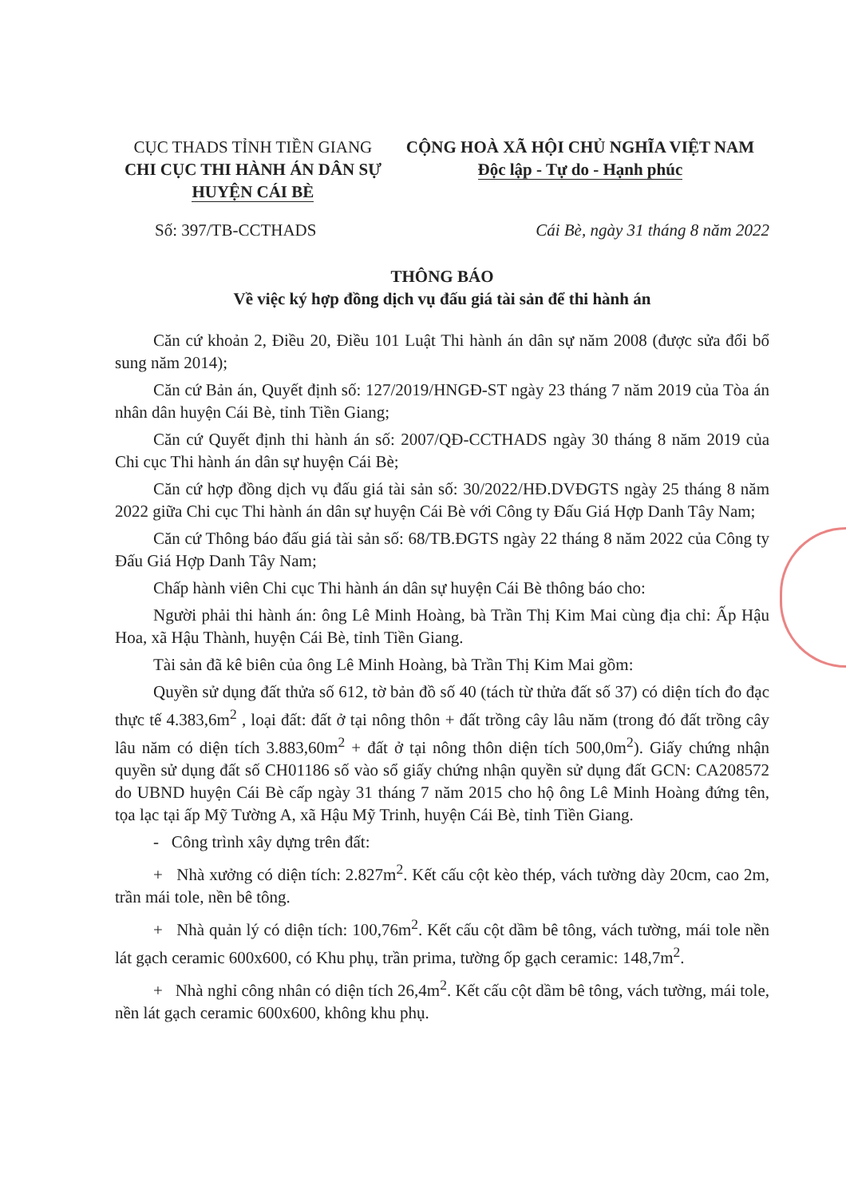CỤC THADS TỈNH TIỀN GIANG
CHI CỤC THI HÀNH ÁN DÂN SỰ
HUYỆN CÁI BÈ
CỘNG HOÀ XÃ HỘI CHỦ NGHĨA VIỆT NAM
Độc lập - Tự do - Hạnh phúc
Số: 397/TB-CCTHADS Cái Bè, ngày 31 tháng 8 năm 2022
THÔNG BÁO
Về việc ký hợp đồng dịch vụ đấu giá tài sản để thi hành án
Căn cứ khoản 2, Điều 20, Điều 101 Luật Thi hành án dân sự năm 2008 (được sửa đổi bổ sung năm 2014);
Căn cứ Bản án, Quyết định số: 127/2019/HNGĐ-ST ngày 23 tháng 7 năm 2019 của Tòa án nhân dân huyện Cái Bè, tỉnh Tiền Giang;
Căn cứ Quyết định thi hành án số: 2007/QĐ-CCTHADS ngày 30 tháng 8 năm 2019 của Chi cục Thi hành án dân sự huyện Cái Bè;
Căn cứ hợp đồng dịch vụ đấu giá tài sản số: 30/2022/HĐ.DVĐGTS ngày 25 tháng 8 năm 2022 giữa Chi cục Thi hành án dân sự huyện Cái Bè với Công ty Đấu Giá Hợp Danh Tây Nam;
Căn cứ Thông báo đấu giá tài sản số: 68/TB.ĐGTS ngày 22 tháng 8 năm 2022 của Công ty Đấu Giá Hợp Danh Tây Nam;
Chấp hành viên Chi cục Thi hành án dân sự huyện Cái Bè thông báo cho:
Người phải thi hành án: ông Lê Minh Hoàng, bà Trần Thị Kim Mai cùng địa chỉ: Ấp Hậu Hoa, xã Hậu Thành, huyện Cái Bè, tỉnh Tiền Giang.
Tài sản đã kê biên của ông Lê Minh Hoàng, bà Trần Thị Kim Mai gồm:
Quyền sử dụng đất thửa số 612, tờ bản đồ số 40 (tách từ thửa đất số 37) có diện tích đo đạc thực tế 4.383,6m<sup>2</sup> , loại đất: đất ở tại nông thôn + đất trồng cây lâu năm (trong đó đất trồng cây lâu năm có diện tích 3.883,60m<sup>2</sup> + đất ở tại nông thôn diện tích 500,0m<sup>2</sup>). Giấy chứng nhận quyền sử dụng đất số CH01186 số vào sổ giấy chứng nhận quyền sử dụng đất GCN: CA208572 do UBND huyện Cái Bè cấp ngày 31 tháng 7 năm 2015 cho hộ ông Lê Minh Hoàng đứng tên, tọa lạc tại ấp Mỹ Tường A, xã Hậu Mỹ Trinh, huyện Cái Bè, tỉnh Tiền Giang.
- Công trình xây dựng trên đất:
+ Nhà xưởng có diện tích: 2.827m<sup>2</sup>. Kết cấu cột kèo thép, vách tường dày 20cm, cao 2m, trần mái tole, nền bê tông.
+ Nhà quản lý có diện tích: 100,76m<sup>2</sup>. Kết cấu cột dầm bê tông, vách tường, mái tole nền lát gạch ceramic 600x600, có Khu phụ, trần prima, tường ốp gạch ceramic: 148,7m<sup>2</sup>.
+ Nhà nghỉ công nhân có diện tích 26,4m<sup>2</sup>. Kết cấu cột dầm bê tông, vách tường, mái tole, nền lát gạch ceramic 600x600, không khu phụ.